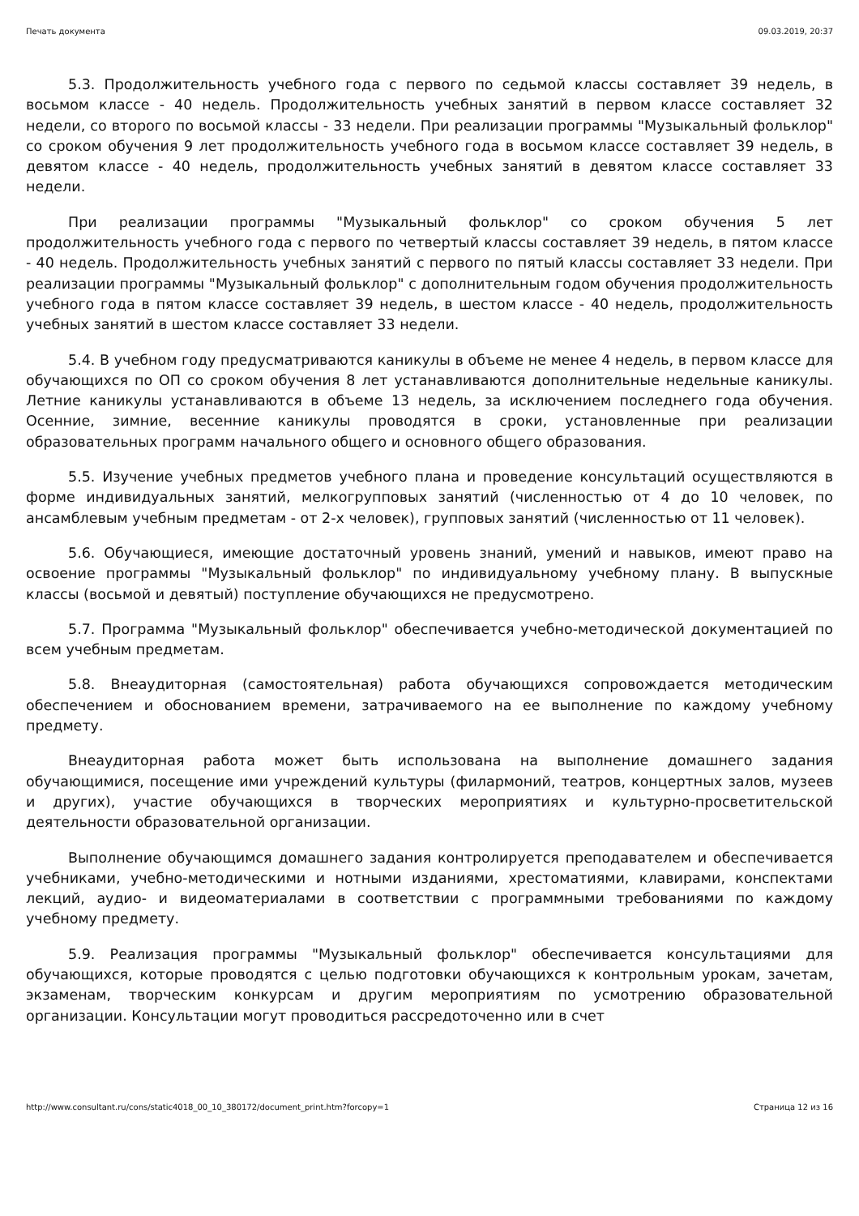Печать документа 09.03.2019, 20:37
5.3. Продолжительность учебного года с первого по седьмой классы составляет 39 недель, в восьмом классе - 40 недель. Продолжительность учебных занятий в первом классе составляет 32 недели, со второго по восьмой классы - 33 недели. При реализации программы "Музыкальный фольклор" со сроком обучения 9 лет продолжительность учебного года в восьмом классе составляет 39 недель, в девятом классе - 40 недель, продолжительность учебных занятий в девятом классе составляет 33 недели.
При реализации программы "Музыкальный фольклор" со сроком обучения 5 лет продолжительность учебного года с первого по четвертый классы составляет 39 недель, в пятом классе - 40 недель. Продолжительность учебных занятий с первого по пятый классы составляет 33 недели. При реализации программы "Музыкальный фольклор" с дополнительным годом обучения продолжительность учебного года в пятом классе составляет 39 недель, в шестом классе - 40 недель, продолжительность учебных занятий в шестом классе составляет 33 недели.
5.4. В учебном году предусматриваются каникулы в объеме не менее 4 недель, в первом классе для обучающихся по ОП со сроком обучения 8 лет устанавливаются дополнительные недельные каникулы. Летние каникулы устанавливаются в объеме 13 недель, за исключением последнего года обучения. Осенние, зимние, весенние каникулы проводятся в сроки, установленные при реализации образовательных программ начального общего и основного общего образования.
5.5. Изучение учебных предметов учебного плана и проведение консультаций осуществляются в форме индивидуальных занятий, мелкогрупповых занятий (численностью от 4 до 10 человек, по ансамблевым учебным предметам - от 2-х человек), групповых занятий (численностью от 11 человек).
5.6. Обучающиеся, имеющие достаточный уровень знаний, умений и навыков, имеют право на освоение программы "Музыкальный фольклор" по индивидуальному учебному плану. В выпускные классы (восьмой и девятый) поступление обучающихся не предусмотрено.
5.7. Программа "Музыкальный фольклор" обеспечивается учебно-методической документацией по всем учебным предметам.
5.8. Внеаудиторная (самостоятельная) работа обучающихся сопровождается методическим обеспечением и обоснованием времени, затрачиваемого на ее выполнение по каждому учебному предмету.
Внеаудиторная работа может быть использована на выполнение домашнего задания обучающимися, посещение ими учреждений культуры (филармоний, театров, концертных залов, музеев и других), участие обучающихся в творческих мероприятиях и культурно-просветительской деятельности образовательной организации.
Выполнение обучающимся домашнего задания контролируется преподавателем и обеспечивается учебниками, учебно-методическими и нотными изданиями, хрестоматиями, клавирами, конспектами лекций, аудио- и видеоматериалами в соответствии с программными требованиями по каждому учебному предмету.
5.9. Реализация программы "Музыкальный фольклор" обеспечивается консультациями для обучающихся, которые проводятся с целью подготовки обучающихся к контрольным урокам, зачетам, экзаменам, творческим конкурсам и другим мероприятиям по усмотрению образовательной организации. Консультации могут проводиться рассредоточенно или в счет
http://www.consultant.ru/cons/static4018_00_10_380172/document_print.htm?forcopy=1 Страница 12 из 16